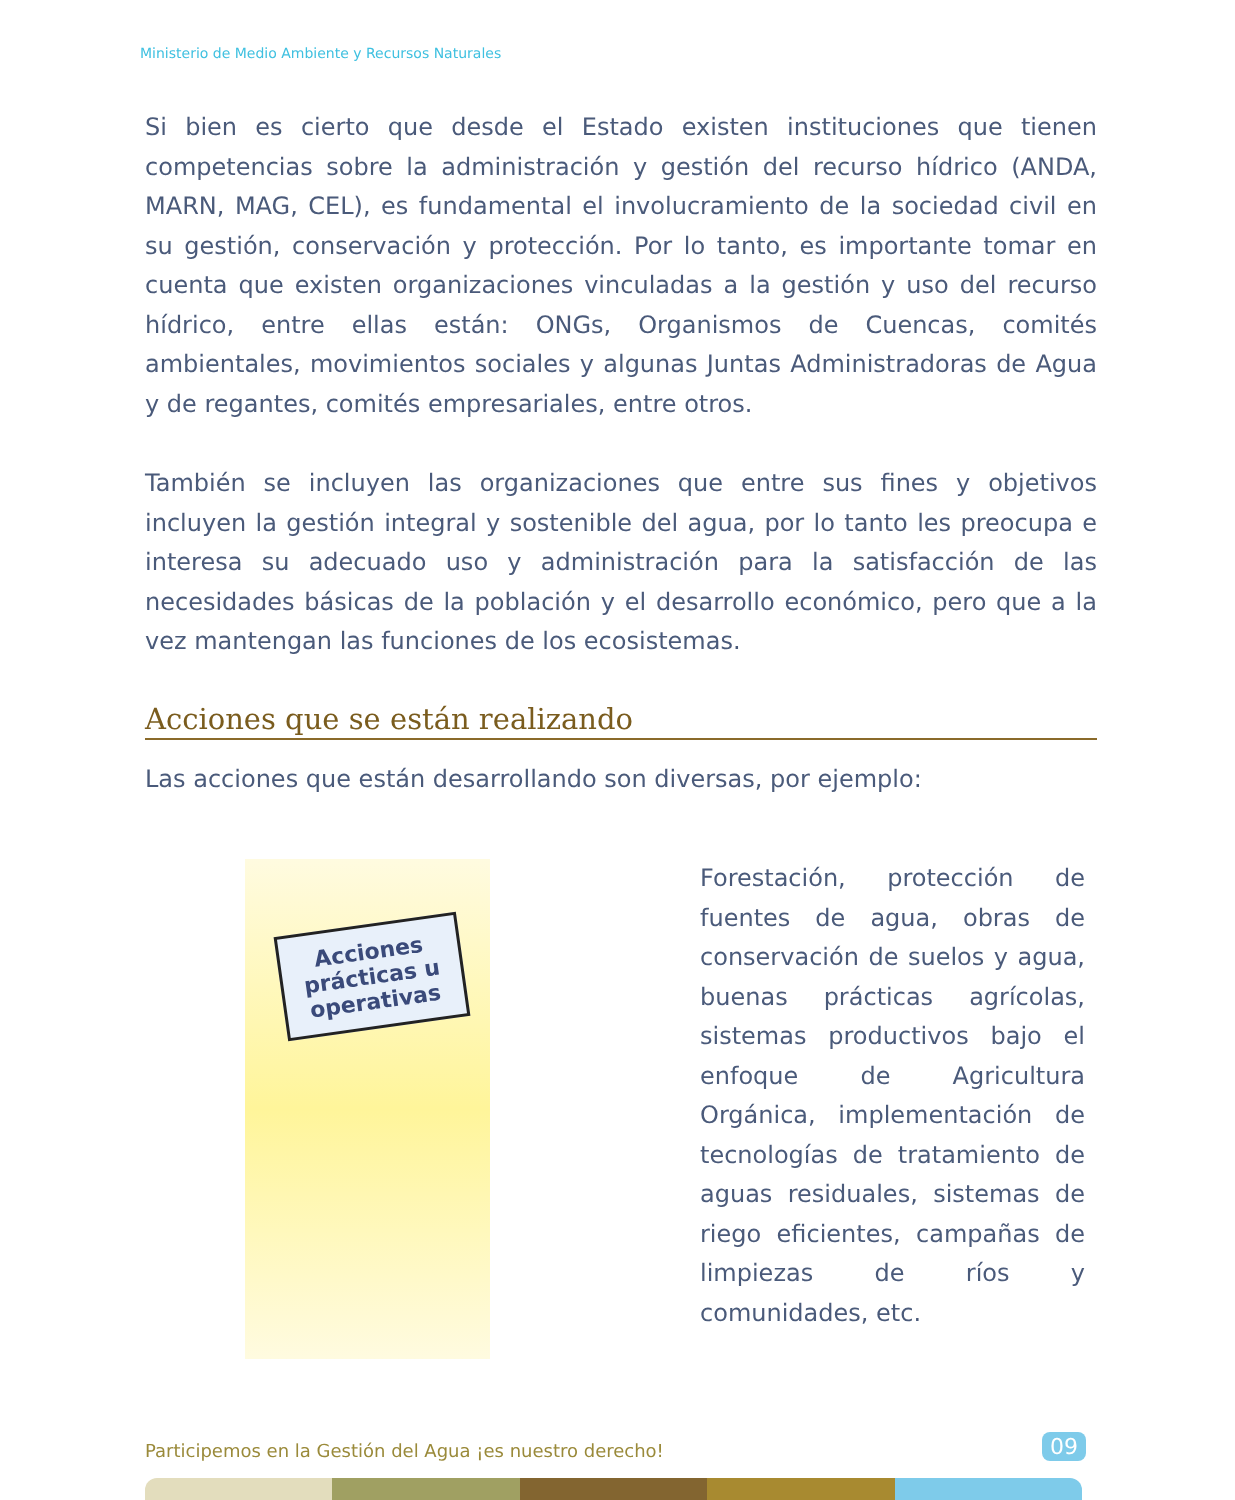Ministerio de Medio Ambiente y Recursos Naturales
Si bien es cierto que desde el Estado existen instituciones que tienen competencias sobre la administración y gestión del recurso hídrico (ANDA, MARN, MAG, CEL), es fundamental el involucramiento de la sociedad civil en su gestión, conservación y protección. Por lo tanto, es importante tomar en cuenta que existen organizaciones vinculadas a la gestión y uso del recurso hídrico, entre ellas están: ONGs, Organismos de Cuencas, comités ambientales, movimientos sociales y algunas Juntas Administradoras de Agua y de regantes, comités empresariales, entre otros.
También se incluyen las organizaciones que entre sus fines y objetivos incluyen la gestión integral y sostenible del agua, por lo tanto les preocupa e interesa su adecuado uso y administración para la satisfacción de las necesidades básicas de la población y el desarrollo económico, pero que a la vez mantengan las funciones de los ecosistemas.
Acciones que se están realizando
Las acciones que están desarrollando son diversas, por ejemplo:
Acciones prácticas u operativas
Forestación, protección de fuentes de agua, obras de conservación de suelos y agua, buenas prácticas agrícolas, sistemas productivos bajo el enfoque de Agricultura Orgánica, implementación de tecnologías de tratamiento de aguas residuales, sistemas de riego eficientes, campañas de limpiezas de ríos y comunidades, etc.
Participemos en la Gestión del Agua ¡es nuestro derecho!
09